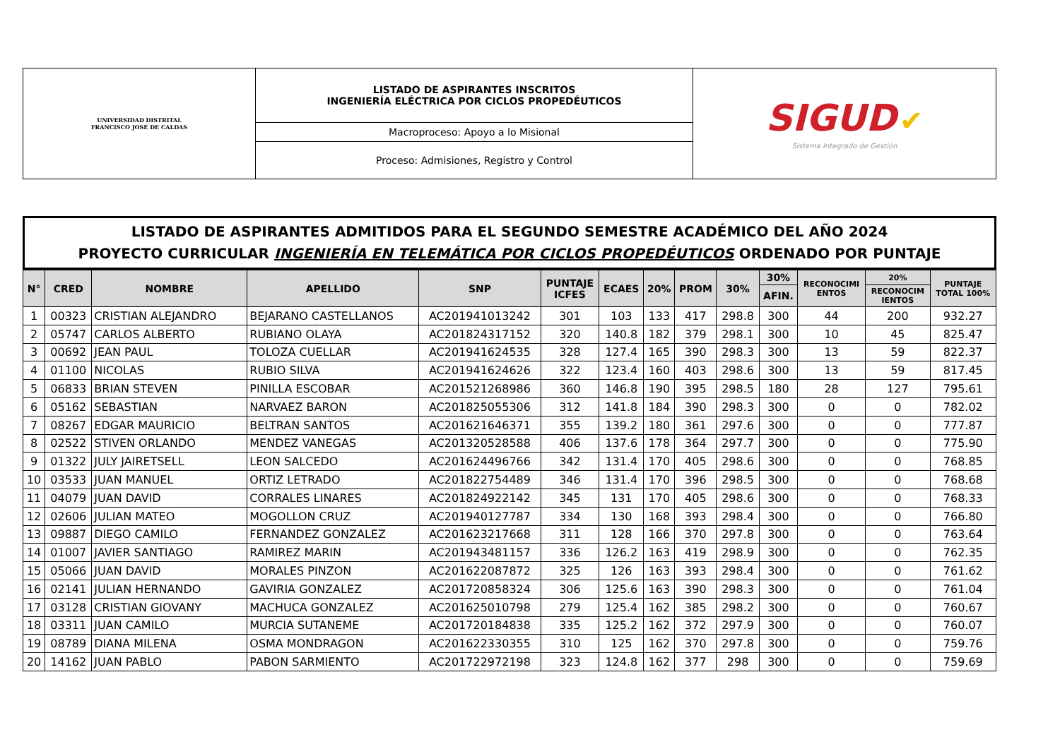| UNIVERSIDAD DISTRITAL FRANCISCO JOSÉ DE CALDAS | LISTADO DE ASPIRANTES INSCRITOS INGENIERÍA ELÉCTRICA POR CICLOS PROPEDÉUTICOS | SIGUD ✔ Sistema Integrado de Gestión |
| | Macroproceso: Apoyo a lo Misional | |
| | Proceso: Admisiones, Registro y Control | |
LISTADO DE ASPIRANTES ADMITIDOS PARA EL SEGUNDO SEMESTRE ACADÉMICO DEL AÑO 2024
PROYECTO CURRICULAR INGENIERÍA EN TELEMÁTICA POR CICLOS PROPEDÉUTICOS ORDENADO POR PUNTAJE
| N° | CRED | NOMBRE | APELLIDO | SNP | PUNTAJE ICFES | ECAES | 20% | PROM | 30% | 30% | RECONOCIMI ENTOS | 20% | PUNTAJE TOTAL 100% |
| --- | --- | --- | --- | --- | --- | --- | --- | --- | --- | --- | --- | --- | --- |
| | | | | | | | | | | AFIN. | | RECONOCIM IENTOS | |
| 1 | 00323 | CRISTIAN ALEJANDRO | BEJARANO CASTELLANOS | AC201941013242 | 301 | 103 | 133 | 417 | 298.8 | 300 | 44 | 200 | 932.27 |
| 2 | 05747 | CARLOS ALBERTO | RUBIANO OLAYA | AC201824317152 | 320 | 140.8 | 182 | 379 | 298.1 | 300 | 10 | 45 | 825.47 |
| 3 | 00692 | JEAN PAUL | TOLOZA CUELLAR | AC201941624535 | 328 | 127.4 | 165 | 390 | 298.3 | 300 | 13 | 59 | 822.37 |
| 4 | 01100 | NICOLAS | RUBIO SILVA | AC201941624626 | 322 | 123.4 | 160 | 403 | 298.6 | 300 | 13 | 59 | 817.45 |
| 5 | 06833 | BRIAN STEVEN | PINILLA ESCOBAR | AC201521268986 | 360 | 146.8 | 190 | 395 | 298.5 | 180 | 28 | 127 | 795.61 |
| 6 | 05162 | SEBASTIAN | NARVAEZ BARON | AC201825055306 | 312 | 141.8 | 184 | 390 | 298.3 | 300 | 0 | 0 | 782.02 |
| 7 | 08267 | EDGAR MAURICIO | BELTRAN SANTOS | AC201621646371 | 355 | 139.2 | 180 | 361 | 297.6 | 300 | 0 | 0 | 777.87 |
| 8 | 02522 | STIVEN ORLANDO | MENDEZ VANEGAS | AC201320528588 | 406 | 137.6 | 178 | 364 | 297.7 | 300 | 0 | 0 | 775.90 |
| 9 | 01322 | JULY JAIRETSELL | LEON SALCEDO | AC201624496766 | 342 | 131.4 | 170 | 405 | 298.6 | 300 | 0 | 0 | 768.85 |
| 10 | 03533 | JUAN MANUEL | ORTIZ LETRADO | AC201822754489 | 346 | 131.4 | 170 | 396 | 298.5 | 300 | 0 | 0 | 768.68 |
| 11 | 04079 | JUAN DAVID | CORRALES LINARES | AC201824922142 | 345 | 131 | 170 | 405 | 298.6 | 300 | 0 | 0 | 768.33 |
| 12 | 02606 | JULIAN MATEO | MOGOLLON CRUZ | AC201940127787 | 334 | 130 | 168 | 393 | 298.4 | 300 | 0 | 0 | 766.80 |
| 13 | 09887 | DIEGO CAMILO | FERNANDEZ GONZALEZ | AC201623217668 | 311 | 128 | 166 | 370 | 297.8 | 300 | 0 | 0 | 763.64 |
| 14 | 01007 | JAVIER SANTIAGO | RAMIREZ MARIN | AC201943481157 | 336 | 126.2 | 163 | 419 | 298.9 | 300 | 0 | 0 | 762.35 |
| 15 | 05066 | JUAN DAVID | MORALES PINZON | AC201622087872 | 325 | 126 | 163 | 393 | 298.4 | 300 | 0 | 0 | 761.62 |
| 16 | 02141 | JULIAN HERNANDO | GAVIRIA GONZALEZ | AC201720858324 | 306 | 125.6 | 163 | 390 | 298.3 | 300 | 0 | 0 | 761.04 |
| 17 | 03128 | CRISTIAN GIOVANY | MACHUCA GONZALEZ | AC201625010798 | 279 | 125.4 | 162 | 385 | 298.2 | 300 | 0 | 0 | 760.67 |
| 18 | 03311 | JUAN CAMILO | MURCIA SUTANEME | AC201720184838 | 335 | 125.2 | 162 | 372 | 297.9 | 300 | 0 | 0 | 760.07 |
| 19 | 08789 | DIANA MILENA | OSMA MONDRAGON | AC201622330355 | 310 | 125 | 162 | 370 | 297.8 | 300 | 0 | 0 | 759.76 |
| 20 | 14162 | JUAN PABLO | PABON SARMIENTO | AC201722972198 | 323 | 124.8 | 162 | 377 | 298 | 300 | 0 | 0 | 759.69 |